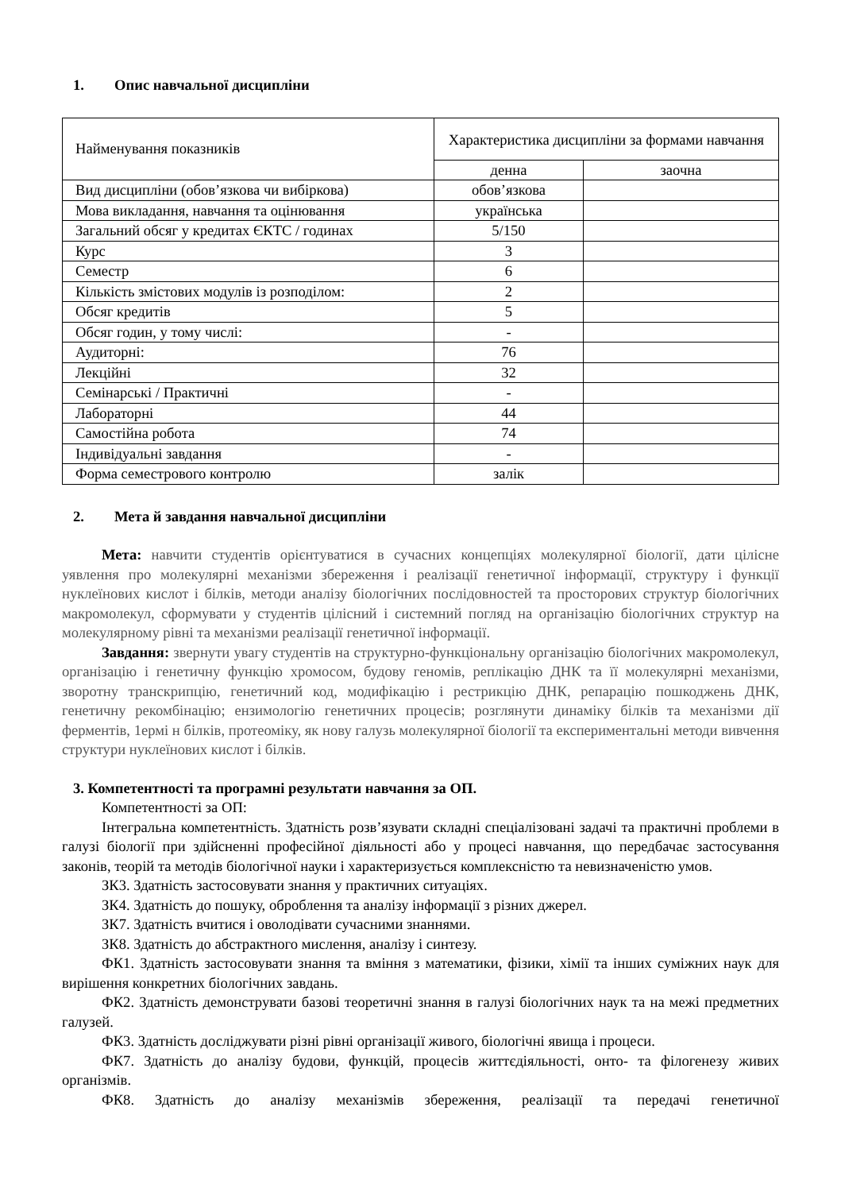1. Опис навчальної дисципліни
| Найменування показників | Характеристика дисципліни за формами навчання | |
| --- | --- | --- |
| | денна | заочна |
| Вид дисципліни (обов’язкова чи вибіркова) | обов’язкова | |
| Мова викладання, навчання та оцінювання | українська | |
| Загальний обсяг у кредитах ЄКТС / годинах | 5/150 | |
| Курс | 3 | |
| Семестр | 6 | |
| Кількість змістових модулів із розподілом: | 2 | |
| Обсяг кредитів | 5 | |
| Обсяг годин, у тому числі: | - | |
| Аудиторні: | 76 | |
| Лекційні | 32 | |
| Семінарські / Практичні | - | |
| Лабораторні | 44 | |
| Самостійна робота | 74 | |
| Індивідуальні завдання | - | |
| Форма семестрового контролю | залік | |
2. Мета й завдання навчальної дисципліни
Мета: навчити студентів орієнтуватися в сучасних концепціях молекулярної біології, дати цілісне уявлення про молекулярні механізми збереження і реалізації генетичної інформації, структуру і функції нуклеїнових кислот і білків, методи аналізу біологічних послідовностей та просторових структур біологічних макромолекул, сформувати у студентів цілісний і системний погляд на організацію біологічних структур на молекулярному рівні та механізми реалізації генетичної інформації.
Завдання: звернути увагу студентів на структурно-функціональну організацію біологічних макромолекул, організацію і генетичну функцію хромосом, будову геномів, реплікацію ДНК та її молекулярні механізми, зворотну транскрипцію, генетичний код, модифікацію і рестрикцію ДНК, репарацію пошкоджень ДНК, генетичну рекомбінацію; ензимологію генетичних процесів; розглянути динаміку білків та механізми дії ферментів, 1ермі н білків, протеоміку, як нову галузь молекулярної біології та експериментальні методи вивчення структури нуклеїнових кислот і білків.
3. Компетентності та програмні результати навчання за ОП.
Компетентності за ОП:
Інтегральна компетентність. Здатність розв’язувати складні спеціалізовані задачі та практичні проблеми в галузі біології при здійсненні професійної діяльності або у процесі навчання, що передбачає застосування законів, теорій та методів біологічної науки і характеризується комплексністю та невизначеністю умов.
ЗК3. Здатність застосовувати знання у практичних ситуаціях.
ЗК4. Здатність до пошуку, оброблення та аналізу інформації з різних джерел.
ЗК7. Здатність вчитися і оволодівати сучасними знаннями.
ЗК8. Здатність до абстрактного мислення, аналізу і синтезу.
ФК1. Здатність застосовувати знання та вміння з математики, фізики, хімії та інших суміжних наук для вирішення конкретних біологічних завдань.
ФК2. Здатність демонструвати базові теоретичні знання в галузі біологічних наук та на межі предметних галузей.
ФК3. Здатність досліджувати різні рівні організації живого, біологічні явища і процеси.
ФК7. Здатність до аналізу будови, функцій, процесів життєдіяльності, онто- та філогенезу живих організмів.
ФК8. Здатність до аналізу механізмів збереження, реалізації та передачі генетичної